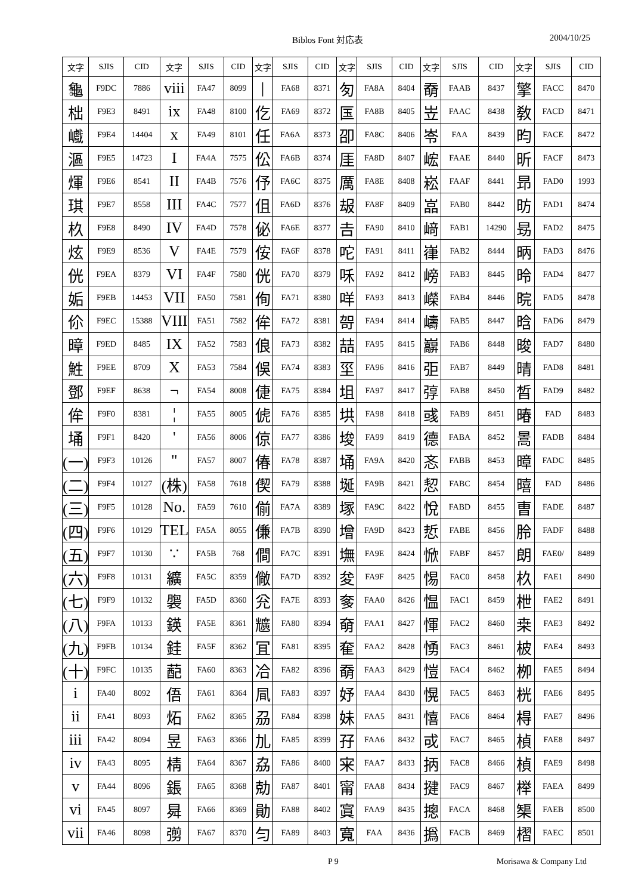Biblos Font 対応表 2004/10/25
| 文字 | SJIS | CID | 文字 | SJIS | CID | 文字 | SJIS | CID | 文字 | SJIS | CID | 文字 | SJIS | CID | 文字 | SJIS | CID |
| --- | --- | --- | --- | --- | --- | --- | --- | --- | --- | --- | --- | --- | --- | --- | --- | --- | --- |
| 龜 | F9DC | 7886 | viii | FA47 | 8099 | / | FA68 | 8371 | 匇 | FA8A | 8404 | 奣 | FAAB | 8437 | 擎 | FACC | 8470 |
| 柮 | F9E3 | 8491 | ix | FA48 | 8100 | 仡 | FA69 | 8372 | 匤 | FA8B | 8405 | 岦 | FAAC | 8438 | 敎 | FACD | 8471 |
| 巇 | F9E4 | 14404 | x | FA49 | 8101 | 任 | FA6A | 8373 | 卲 | FA8C | 8406 | 岺 | FAA | 8439 | 昀 | FACE | 8472 |
| 漚 | F9E5 | 14723 | I | FA4A | 7575 | 伀 | FA6B | 8374 | 厓 | FA8D | 8407 | 峵 | FAAE | 8440 | 昕 | FACF | 8473 |
| 煇 | F9E6 | 8541 | II | FA4B | 7576 | 伃 | FA6C | 8375 | 厲 | FA8E | 8408 | 崧 | FAAF | 8441 | 昻 | FAD0 | 1993 |
| 琪 | F9E7 | 8558 | III | FA4C | 7577 | 伹 | FA6D | 8376 | 叝 | FA8F | 8409 | 嵓 | FAB0 | 8442 | 昉 | FAD1 | 8474 |
| 杦 | F9E8 | 8490 | IV | FA4D | 7578 | 佖 | FA6E | 8377 | 𠮷 | FA90 | 8410 | 﨑 | FAB1 | 14290 | 昮 | FAD2 | 8475 |
| 炫 | F9E9 | 8536 | V | FA4E | 7579 | 侒 | FA6F | 8378 | 咜 | FA91 | 8411 | 嵂 | FAB2 | 8444 | 昞 | FAD3 | 8476 |
| 侊 | F9EA | 8379 | VI | FA4F | 7580 | 侊 | FA70 | 8379 | 咊 | FA92 | 8412 | 嵭 | FAB3 | 8445 | 昤 | FAD4 | 8477 |
| 姤 | F9EB | 14453 | VII | FA50 | 7581 | 侚 | FA71 | 8380 | 咩 | FA93 | 8413 | 嶸 | FAB4 | 8446 | 晥 | FAD5 | 8478 |
| 伱 | F9EC | 15388 | VIII | FA51 | 7582 | 侔 | FA72 | 8381 | 哿 | FA94 | 8414 | 嶹 | FAB5 | 8447 | 晗 | FAD6 | 8479 |
| 暲 | F9ED | 8485 | IX | FA52 | 7583 | 俍 | FA73 | 8382 | 喆 | FA95 | 8415 | 巐 | FAB6 | 8448 | 晙 | FAD7 | 8480 |
| 鮏 | F9EE | 8709 | X | FA53 | 7584 | 俁 | FA74 | 8383 | 坙 | FA96 | 8416 | 弡 | FAB7 | 8449 | 晴 | FAD8 | 8481 |
| 鄧 | F9EF | 8638 | ¬ | FA54 | 8008 | 倢 | FA75 | 8384 | 坥 | FA97 | 8417 | 弴 | FAB8 | 8450 | 晳 | FAD9 | 8482 |
| 侔 | F9F0 | 8381 | ¦ | FA55 | 8005 | 俿 | FA76 | 8385 | 垬 | FA98 | 8418 | 彧 | FAB9 | 8451 | 暙 | FAD | 8483 |
| 埇 | F9F1 | 8420 | ' | FA56 | 8006 | 倞 | FA77 | 8386 | 埈 | FA99 | 8419 | 德 | FABA | 8452 | 暠 | FADB | 8484 |
| (一) | F9F3 | 10126 | " | FA57 | 8007 | 偆 | FA78 | 8387 | 埇 | FA9A | 8420 | 忞 | FABB | 8453 | 暲 | FADC | 8485 |
| (二) | F9F4 | 10127 | (株) | FA58 | 7618 | 偰 | FA79 | 8388 | 埏 | FA9B | 8421 | 恝 | FABC | 8454 | 暿 | FAD | 8486 |
| (三) | F9F5 | 10128 | No. | FA59 | 7610 | 偂 | FA7A | 8389 | 塚 | FA9C | 8422 | 悅 | FABD | 8455 | 曺 | FADE | 8487 |
| (四) | F9F6 | 10129 | TEL | FA5A | 8055 | 傔 | FA7B | 8390 | 增 | FA9D | 8423 | 悊 | FABE | 8456 | 朎 | FADF | 8488 |
| (五) | F9F7 | 10130 | ∵ | FA5B | 768 | 僴 | FA7C | 8391 | 墲 | FA9E | 8424 | 惞 | FABF | 8457 | 朗 | FAE0/ | 8489 |
| (六) | F9F8 | 10131 | 纊 | FA5C | 8359 | 僘 | FA7D | 8392 | 夋 | FA9F | 8425 | 惕 | FAC0 | 8458 | 杦 | FAE1 | 8490 |
| (七) | F9F9 | 10132 | 褜 | FA5D | 8360 | 兊 | FA7E | 8393 | 奓 | FAA0 | 8426 | 愠 | FAC1 | 8459 | 枻 | FAE2 | 8491 |
| (八) | F9FA | 10133 | 鍈 | FA5E | 8361 | 兤 | FA80 | 8394 | 奛 | FAA1 | 8427 | 惲 | FAC2 | 8460 | 桒 | FAE3 | 8492 |
| (九) | F9FB | 10134 | 銈 | FA5F | 8362 | 冝 | FA81 | 8395 | 奞 | FAA2 | 8428 | 愑 | FAC3 | 8461 | 柀 | FAE4 | 8493 |
| (十) | F9FC | 10135 | 蓜 | FA60 | 8363 | 冾 | FA82 | 8396 | 奣 | FAA3 | 8429 | 愷 | FAC4 | 8462 | 栁 | FAE5 | 8494 |
| i | FA40 | 8092 | 俉 | FA61 | 8364 | 凬 | FA83 | 8397 | 妤 | FAA4 | 8430 | 愰 | FAC5 | 8463 | 桄 | FAE6 | 8495 |
| ii | FA41 | 8093 | 炻 | FA62 | 8365 | 刕 | FA84 | 8398 | 妹 | FAA5 | 8431 | 憘 | FAC6 | 8464 | 棏 | FAE7 | 8496 |
| iii | FA42 | 8094 | 昱 | FA63 | 8366 | 劜 | FA85 | 8399 | 孖 | FAA6 | 8432 | 戓 | FAC7 | 8465 | 楨 | FAE8 | 8497 |
| iv | FA43 | 8095 | 棈 | FA64 | 8367 | 劦 | FA86 | 8400 | 宩 | FAA7 | 8433 | 抦 | FAC8 | 8466 | 楨 | FAE9 | 8498 |
| v | FA44 | 8096 | 鋹 | FA65 | 8368 | 勀 | FA87 | 8401 | 甯 | FAA8 | 8434 | 揵 | FAC9 | 8467 | 榉 | FAEA | 8499 |
| vi | FA45 | 8097 | 曻 | FA66 | 8369 | 勛 | FA88 | 8402 | 寘 | FAA9 | 8435 | 摠 | FACA | 8468 | 榘 | FAEB | 8500 |
| vii | FA46 | 8098 | 彅 | FA67 | 8370 | 匀 | FA89 | 8403 | 寬 | FAA | 8436 | 撝 | FACB | 8469 | 槢 | FAEC | 8501 |
P 9 Morisawa & Company Ltd